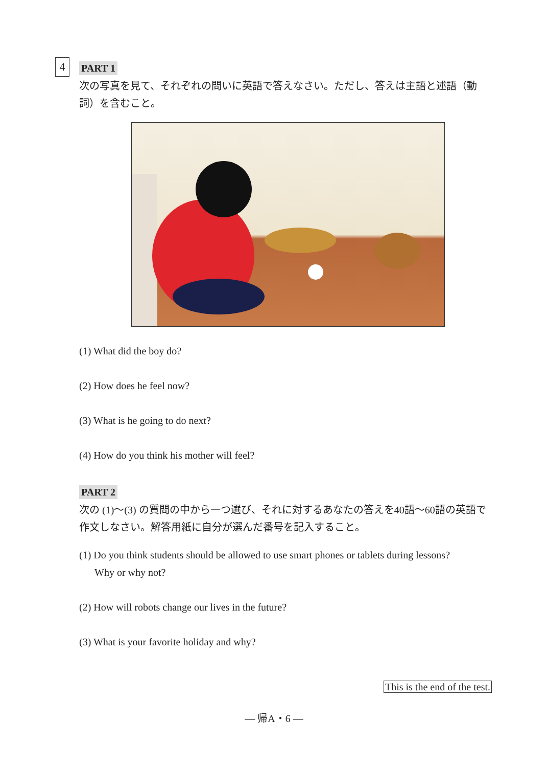4
PART 1
次の写真を見て、それぞれの問いに英語で答えなさい。ただし、答えは主語と述語（動詞）を含むこと。
(1) What did the boy do?
(2) How does he feel now?
(3) What is he going to do next?
(4) How do you think his mother will feel?
PART 2
次の (1)～(3) の質問の中から一つ選び、それに対するあなたの答えを40語～60語の英語で作文しなさい。解答用紙に自分が選んだ番号を記入すること。
(1) Do you think students should be allowed to use smart phones or tablets during lessons?
Why or why not?
(2) How will robots change our lives in the future?
(3) What is your favorite holiday and why?
This is the end of the test.
— 帰A・6 —